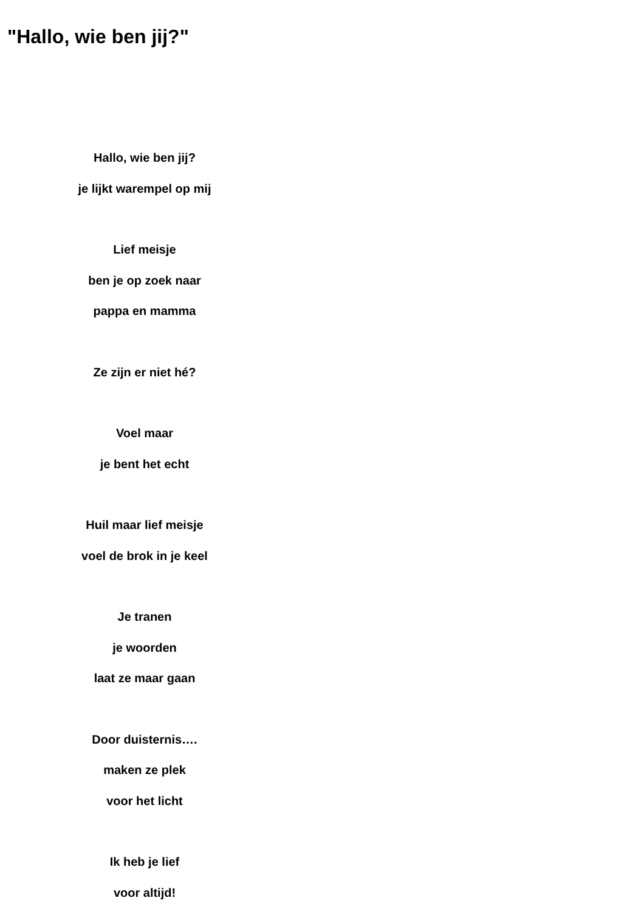"Hallo, wie ben jij?"
Hallo, wie ben jij?
je lijkt warempel op mij
Lief meisje
ben je op zoek naar
pappa en mamma
Ze zijn er niet hé?
Voel maar
je bent het echt
Huil maar lief meisje
voel de brok in je keel
Je tranen
je woorden
laat ze maar gaan
Door duisternis….
maken ze plek
voor het licht
Ik heb je lief
voor altijd!